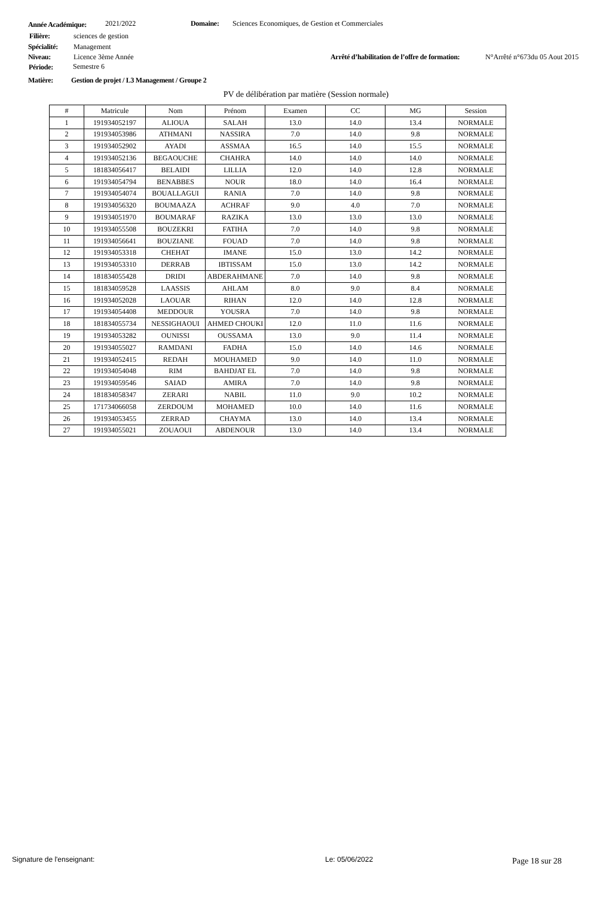Année Académique: 2021/2022 Domaine: Sciences Economiques, de Gestion et Commerciales
Filière: sciences de gestion
Spécialité: Management
Niveau: Licence 3ème Année Arrêté d’habilitation de l’offre de formation: N°Arrêté n°673du 05 Aout 2015
Période: Semestre 6
Matière: Gestion de projet / L3 Management / Groupe 2
PV de délibération par matière (Session normale)
| # | Matricule | Nom | Prénom | Examen | CC | MG | Session |
| --- | --- | --- | --- | --- | --- | --- | --- |
| 1 | 191934052197 | ALIOUA | SALAH | 13.0 | 14.0 | 13.4 | NORMALE |
| 2 | 191934053986 | ATHMANI | NASSIRA | 7.0 | 14.0 | 9.8 | NORMALE |
| 3 | 191934052902 | AYADI | ASSMAA | 16.5 | 14.0 | 15.5 | NORMALE |
| 4 | 191934052136 | BEGAOUCHE | CHAHRA | 14.0 | 14.0 | 14.0 | NORMALE |
| 5 | 181834056417 | BELAIDI | LILLIA | 12.0 | 14.0 | 12.8 | NORMALE |
| 6 | 191934054794 | BENABBES | NOUR | 18.0 | 14.0 | 16.4 | NORMALE |
| 7 | 191934054074 | BOUALLAGUI | RANIA | 7.0 | 14.0 | 9.8 | NORMALE |
| 8 | 191934056320 | BOUMAAZA | ACHRAF | 9.0 | 4.0 | 7.0 | NORMALE |
| 9 | 191934051970 | BOUMARAF | RAZIKA | 13.0 | 13.0 | 13.0 | NORMALE |
| 10 | 191934055508 | BOUZEKRI | FATIHA | 7.0 | 14.0 | 9.8 | NORMALE |
| 11 | 191934056641 | BOUZIANE | FOUAD | 7.0 | 14.0 | 9.8 | NORMALE |
| 12 | 191934053318 | CHEHAT | IMANE | 15.0 | 13.0 | 14.2 | NORMALE |
| 13 | 191934053310 | DERRAB | IBTISSAM | 15.0 | 13.0 | 14.2 | NORMALE |
| 14 | 181834055428 | DRIDI | ABDERAHMANE | 7.0 | 14.0 | 9.8 | NORMALE |
| 15 | 181834059528 | LAASSIS | AHLAM | 8.0 | 9.0 | 8.4 | NORMALE |
| 16 | 191934052028 | LAOUAR | RIHAN | 12.0 | 14.0 | 12.8 | NORMALE |
| 17 | 191934054408 | MEDDOUR | YOUSRA | 7.0 | 14.0 | 9.8 | NORMALE |
| 18 | 181834055734 | NESSIGHAOUI | AHMED CHOUKI | 12.0 | 11.0 | 11.6 | NORMALE |
| 19 | 191934053282 | OUNISSI | OUSSAMA | 13.0 | 9.0 | 11.4 | NORMALE |
| 20 | 191934055027 | RAMDANI | FADHA | 15.0 | 14.0 | 14.6 | NORMALE |
| 21 | 191934052415 | REDAH | MOUHAMED | 9.0 | 14.0 | 11.0 | NORMALE |
| 22 | 191934054048 | RIM | BAHDJAT EL | 7.0 | 14.0 | 9.8 | NORMALE |
| 23 | 191934059546 | SAIAD | AMIRA | 7.0 | 14.0 | 9.8 | NORMALE |
| 24 | 181834058347 | ZERARI | NABIL | 11.0 | 9.0 | 10.2 | NORMALE |
| 25 | 171734066058 | ZERDOUM | MOHAMED | 10.0 | 14.0 | 11.6 | NORMALE |
| 26 | 191934053455 | ZERRAD | CHAYMA | 13.0 | 14.0 | 13.4 | NORMALE |
| 27 | 191934055021 | ZOUAOUI | ABDENOUR | 13.0 | 14.0 | 13.4 | NORMALE |
Signature de l'enseignant: Le: 05/06/2022 Page 18 sur 28